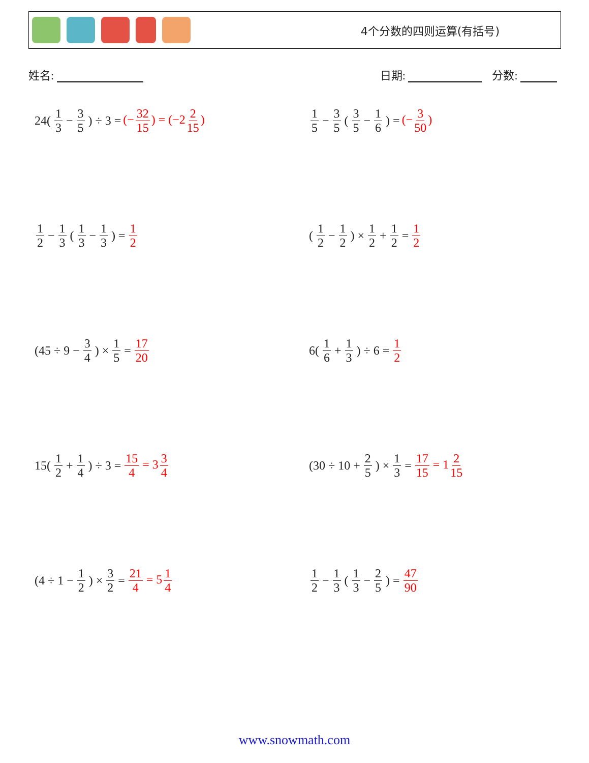4个分数的四则运算(有括号)
姓名: 日期: 分数:
24(1 3 − 3 5) ÷ 3 = (− 32 15) = (−2 2 15)
1 5 − 3 5 (3 5 − 1 6) = (− 3 50)
1 2 − 1 3 (1 3 − 1 3) = 1 2
(1 2 − 1 2) × 1 2 + 1 2 = 1 2
(45 ÷ 9 − 3 4) × 1 5 = 17 20
6(1 6 + 1 3) ÷ 6 = 1 2
15(1 2 + 1 4) ÷ 3 = 15 4 = 3 3 4
(30 ÷ 10 + 2 5) × 1 3 = 17 15 = 1 2 15
(4 ÷ 1 − 1 2) × 3 2 = 21 4 = 5 1 4
1 2 − 1 3 (1 3 − 2 5) = 47 90
www.snowmath.com